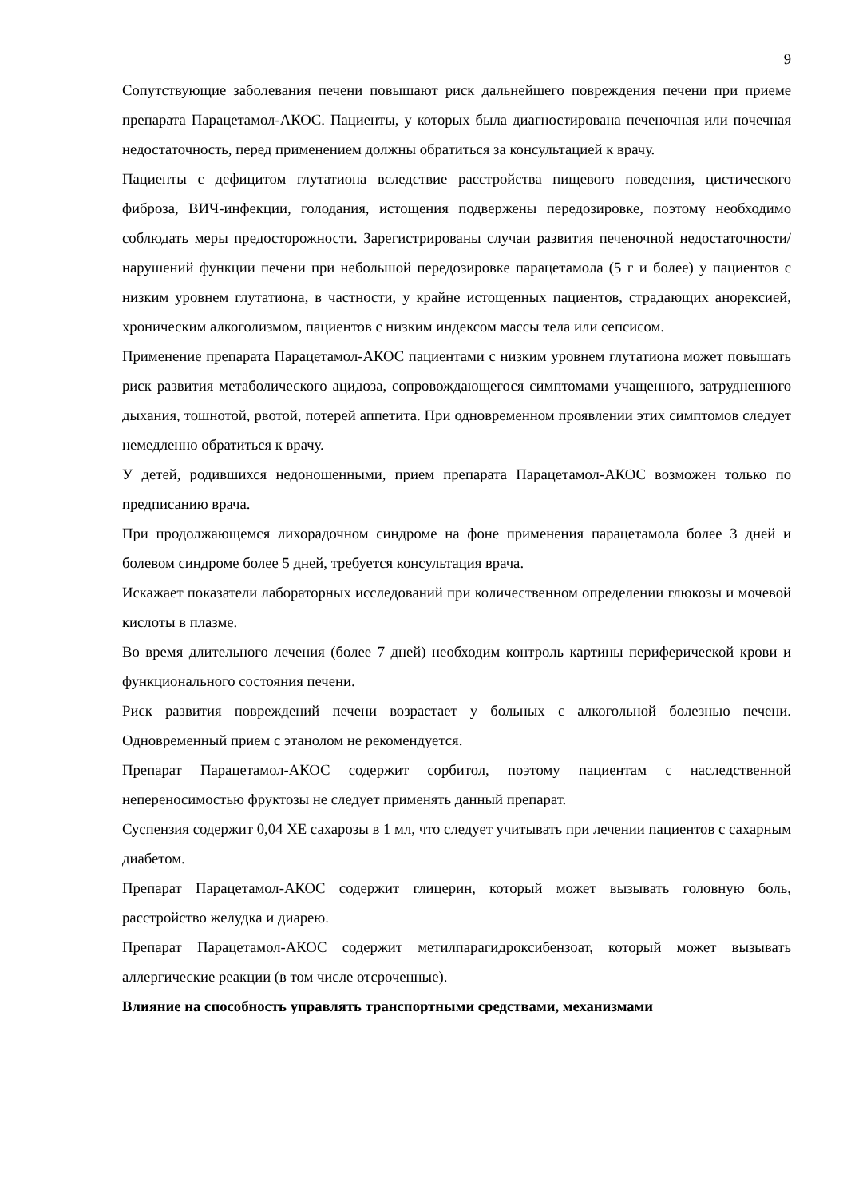9
Сопутствующие заболевания печени повышают риск дальнейшего повреждения печени при приеме препарата Парацетамол-АКОС. Пациенты, у которых была диагностирована печеночная или почечная недостаточность, перед применением должны обратиться за консультацией к врачу.
Пациенты с дефицитом глутатиона вследствие расстройства пищевого поведения, цистического фиброза, ВИЧ-инфекции, голодания, истощения подвержены передозировке, поэтому необходимо соблюдать меры предосторожности. Зарегистрированы случаи развития печеночной недостаточности/нарушений функции печени при небольшой передозировке парацетамола (5 г и более) у пациентов с низким уровнем глутатиона, в частности, у крайне истощенных пациентов, страдающих анорексией, хроническим алкоголизмом, пациентов с низким индексом массы тела или сепсисом.
Применение препарата Парацетамол-АКОС пациентами с низким уровнем глутатиона может повышать риск развития метаболического ацидоза, сопровождающегося симптомами учащенного, затрудненного дыхания, тошнотой, рвотой, потерей аппетита. При одновременном проявлении этих симптомов следует немедленно обратиться к врачу.
У детей, родившихся недоношенными, прием препарата Парацетамол-АКОС возможен только по предписанию врача.
При продолжающемся лихорадочном синдроме на фоне применения парацетамола более 3 дней и болевом синдроме более 5 дней, требуется консультация врача.
Искажает показатели лабораторных исследований при количественном определении глюкозы и мочевой кислоты в плазме.
Во время длительного лечения (более 7 дней) необходим контроль картины периферической крови и функционального состояния печени.
Риск развития повреждений печени возрастает у больных с алкогольной болезнью печени. Одновременный прием с этанолом не рекомендуется.
Препарат Парацетамол-АКОС содержит сорбитол, поэтому пациентам с наследственной непереносимостью фруктозы не следует применять данный препарат.
Суспензия содержит 0,04 ХЕ сахарозы в 1 мл, что следует учитывать при лечении пациентов с сахарным диабетом.
Препарат Парацетамол-АКОС содержит глицерин, который может вызывать головную боль, расстройство желудка и диарею.
Препарат Парацетамол-АКОС содержит метилпарагидроксибензоат, который может вызывать аллергические реакции (в том числе отсроченные).
Влияние на способность управлять транспортными средствами, механизмами